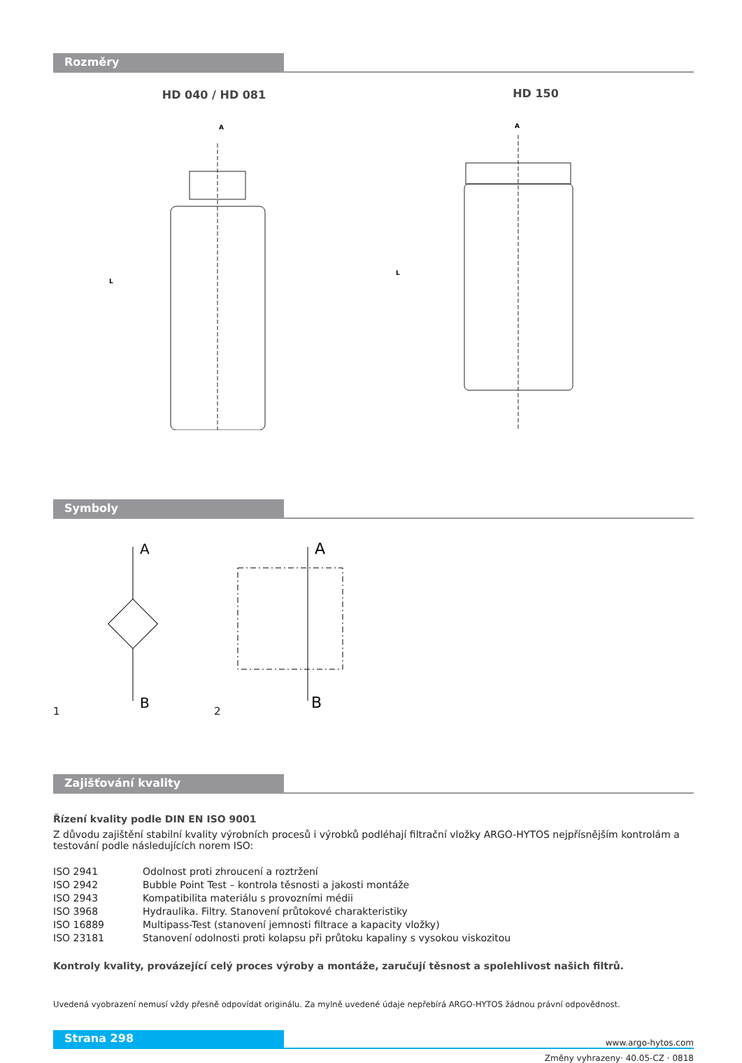Rozměry
HD 040 / HD 081
A
L
HD 150
A
L
Symboly
1
A
B
2
A
B
Zajišťování kvality
Řízení kvality podle DIN EN ISO 9001
Z důvodu zajištění stabilní kvality výrobních procesů i výrobků podléhají filtrační vložky ARGO-HYTOS nejpřísnějším kontrolám a testování podle následujících norem ISO:
ISO 2941 Odolnost proti zhroucení a roztržení ISO 2942 Bubble Point Test – kontrola těsnosti a jakosti montáže ISO 2943 Kompatibilita materiálu s provozními médii ISO 3968 Hydraulika. Filtry. Stanovení průtokové charakteristiky ISO 16889 Multipass-Test (stanovení jemnosti filtrace a kapacity vložky) ISO 23181 Stanovení odolnosti proti kolapsu při průtoku kapaliny s vysokou viskozitou
Kontroly kvality, provázející celý proces výroby a montáže, zaručují těsnost a spolehlivost našich filtrů.
Uvedená vyobrazení nemusí vždy přesně odpovídat originálu. Za mylně uvedené údaje nepřebírá ARGO-HYTOS žádnou právní odpovědnost.
Strana 298 www.argo-hytos.com
Změny vyhrazeny· 40.05-CZ · 0818